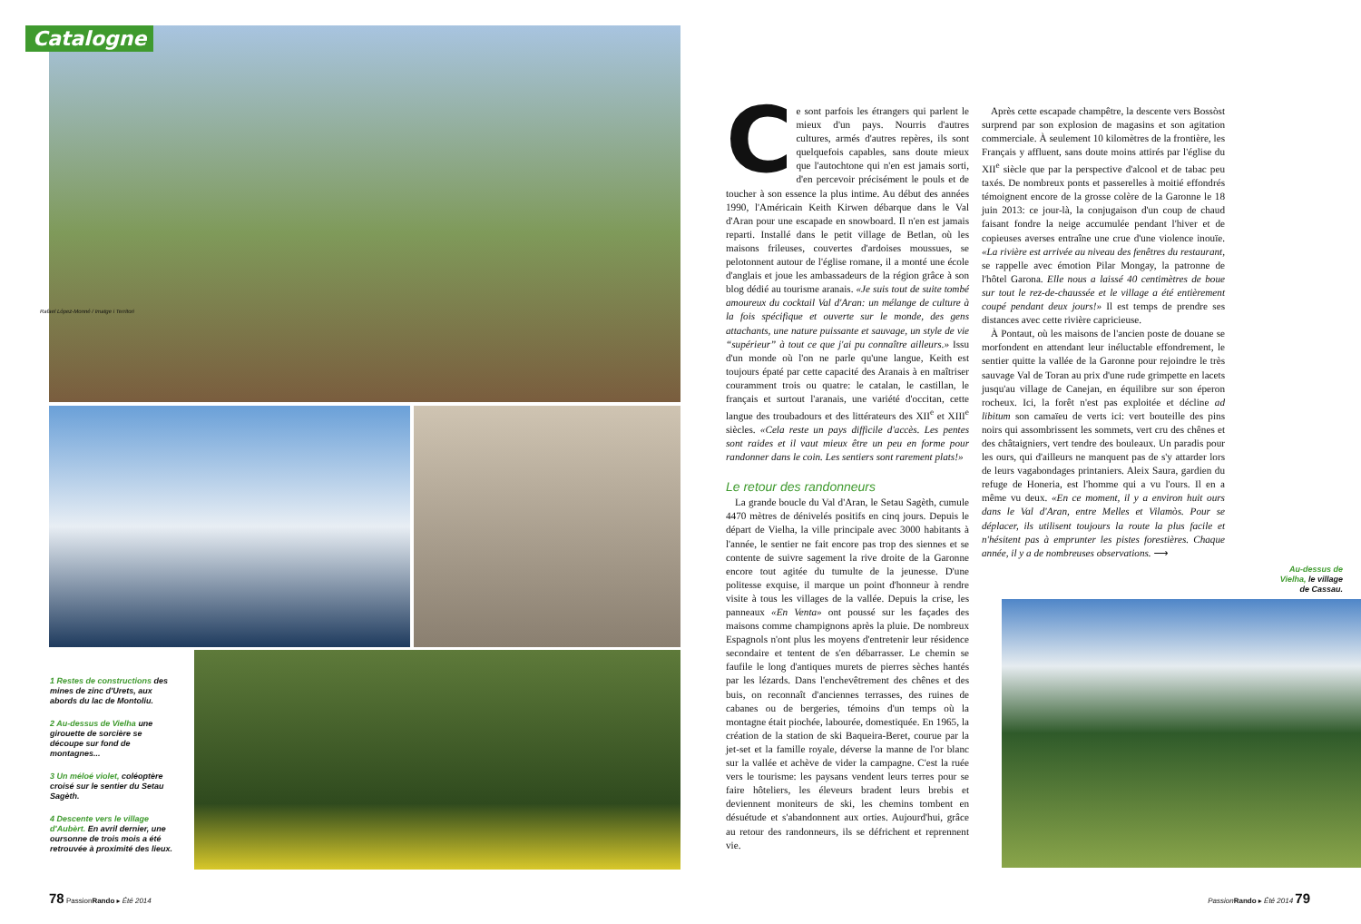Catalogne
1 Restes de constructions des mines de zinc d'Urets, aux abords du lac de Montoliu.
2 Au-dessus de Vielha une girouette de sorcière se découpe sur fond de montagnes...
3 Un méloé violet, coléoptère croisé sur le sentier du Setau Sagèth.
4 Descente vers le village d'Aubèrt. En avril dernier, une oursonne de trois mois a été retrouvée à proximité des lieux.
Rafael López-Monné / Imatge i Territori
78 PassionRando ▸ Été 2014
Ce sont parfois les étrangers qui parlent le mieux d'un pays. Nourris d'autres cultures, armés d'autres repères, ils sont quelquefois capables, sans doute mieux que l'autochtone qui n'en est jamais sorti, d'en percevoir précisément le pouls et de toucher à son essence la plus intime. Au début des années 1990, l'Américain Keith Kirwen débarque dans le Val d'Aran pour une escapade en snowboard. Il n'en est jamais reparti. Installé dans le petit village de Betlan, où les maisons frileuses, couvertes d'ardoises moussues, se pelotonnent autour de l'église romane, il a monté une école d'anglais et joue les ambassadeurs de la région grâce à son blog dédié au tourisme aranais. «Je suis tout de suite tombé amoureux du cocktail Val d'Aran: un mélange de culture à la fois spécifique et ouverte sur le monde, des gens attachants, une nature puissante et sauvage, un style de vie “supérieur” à tout ce que j'ai pu connaître ailleurs.» Issu d'un monde où l'on ne parle qu'une langue, Keith est toujours épaté par cette capacité des Aranais à en maîtriser couramment trois ou quatre: le catalan, le castillan, le français et surtout l'aranais, une variété d'occitan, cette langue des troubadours et des littérateurs des XII<sup>e</sup> et XIII<sup>e</sup> siècles. «Cela reste un pays difficile d'accès. Les pentes sont raides et il vaut mieux être un peu en forme pour randonner dans le coin. Les sentiers sont rarement plats!»
Le retour des randonneurs
La grande boucle du Val d'Aran, le Setau Sagèth, cumule 4470 mètres de dénivelés positifs en cinq jours. Depuis le départ de Vielha, la ville principale avec 3000 habitants à l'année, le sentier ne fait encore pas trop des siennes et se contente de suivre sagement la rive droite de la Garonne encore tout agitée du tumulte de la jeunesse. D'une politesse exquise, il marque un point d'honneur à rendre visite à tous les villages de la vallée. Depuis la crise, les panneaux «En Venta» ont poussé sur les façades des maisons comme champignons après la pluie. De nombreux Espagnols n'ont plus les moyens d'entretenir leur résidence secondaire et tentent de s'en débarrasser. Le chemin se faufile le long d'antiques murets de pierres sèches hantés par les lézards. Dans l'enchevêtrement des chênes et des buis, on reconnaît d'anciennes terrasses, des ruines de cabanes ou de bergeries, témoins d'un temps où la montagne était piochée, labourée, domestiquée. En 1965, la création de la station de ski Baqueira-Beret, courue par la jet-set et la famille royale, déverse la manne de l'or blanc sur la vallée et achève de vider la campagne. C'est la ruée vers le tourisme: les paysans vendent leurs terres pour se faire hôteliers, les éleveurs bradent leurs brebis et deviennent moniteurs de ski, les chemins tombent en désuétude et s'abandonnent aux orties. Aujourd'hui, grâce au retour des randonneurs, ils se défrichent et reprennent vie.
Après cette escapade champêtre, la descente vers Bossòst surprend par son explosion de magasins et son agitation commerciale. À seulement 10 kilomètres de la frontière, les Français y affluent, sans doute moins attirés par l'église du XII<sup>e</sup> siècle que par la perspective d'alcool et de tabac peu taxés. De nombreux ponts et passerelles à moitié effondrés témoignent encore de la grosse colère de la Garonne le 18 juin 2013: ce jour-là, la conjugaison d'un coup de chaud faisant fondre la neige accumulée pendant l'hiver et de copieuses averses entraîne une crue d'une violence inouïe. «La rivière est arrivée au niveau des fenêtres du restaurant, se rappelle avec émotion Pilar Mongay, la patronne de l'hôtel Garona. Elle nous a laissé 40 centimètres de boue sur tout le rez-de-chaussée et le village a été entièrement coupé pendant deux jours!» Il est temps de prendre ses distances avec cette rivière capricieuse.
À Pontaut, où les maisons de l'ancien poste de douane se morfondent en attendant leur inéluctable effondrement, le sentier quitte la vallée de la Garonne pour rejoindre le très sauvage Val de Toran au prix d'une rude grimpette en lacets jusqu'au village de Canejan, en équilibre sur son éperon rocheux. Ici, la forêt n'est pas exploitée et décline ad libitum son camaïeu de verts ici: vert bouteille des pins noirs qui assombrissent les sommets, vert cru des chênes et des châtaigniers, vert tendre des bouleaux. Un paradis pour les ours, qui d'ailleurs ne manquent pas de s'y attarder lors de leurs vagabondages printaniers. Aleix Saura, gardien du refuge de Honeria, est l'homme qui a vu l'ours. Il en a même vu deux. «En ce moment, il y a environ huit ours dans le Val d'Aran, entre Melles et Vilamòs. Pour se déplacer, ils utilisent toujours la route la plus facile et n'hésitent pas à emprunter les pistes forestières. Chaque année, il y a de nombreuses observations. ⟶
Au-dessus de Vielha, le village de Cassau.
Passion Rando ▸ Été 2014 79